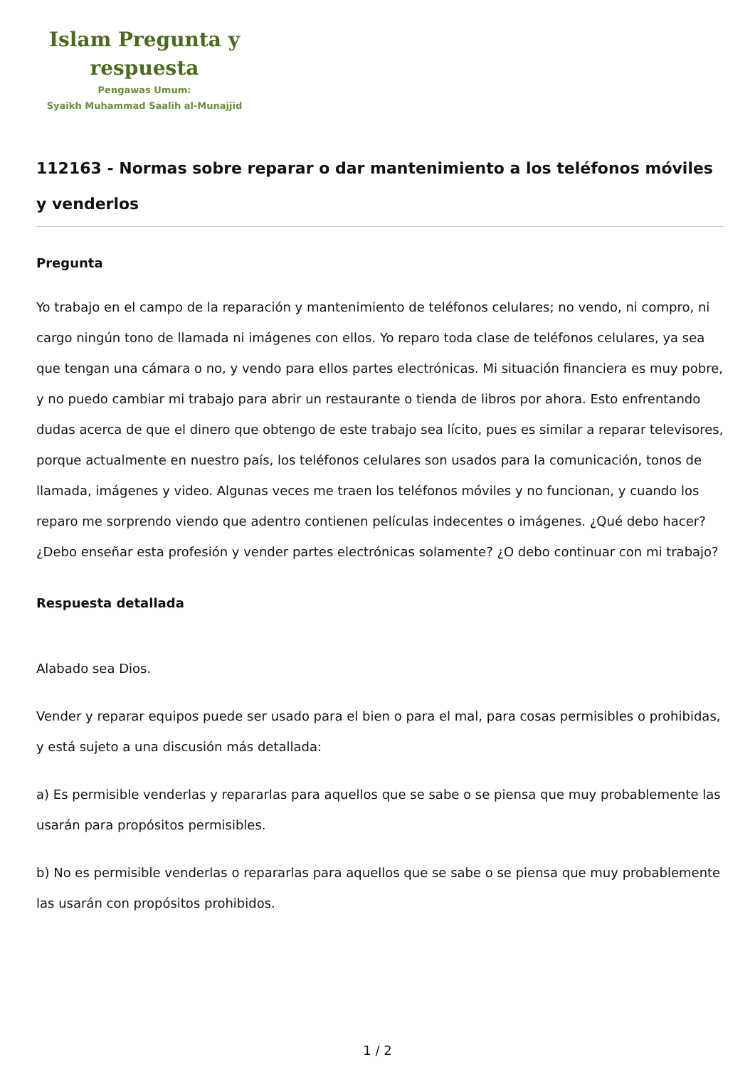Islam Pregunta y respuesta
Pengawas Umum:
Syaikh Muhammad Saalih al-Munajjid
112163 - Normas sobre reparar o dar mantenimiento a los teléfonos móviles y venderlos
Pregunta
Yo trabajo en el campo de la reparación y mantenimiento de teléfonos celulares; no vendo, ni compro, ni cargo ningún tono de llamada ni imágenes con ellos. Yo reparo toda clase de teléfonos celulares, ya sea que tengan una cámara o no, y vendo para ellos partes electrónicas. Mi situación financiera es muy pobre, y no puedo cambiar mi trabajo para abrir un restaurante o tienda de libros por ahora. Esto enfrentando dudas acerca de que el dinero que obtengo de este trabajo sea lícito, pues es similar a reparar televisores, porque actualmente en nuestro país, los teléfonos celulares son usados para la comunicación, tonos de llamada, imágenes y video. Algunas veces me traen los teléfonos móviles y no funcionan, y cuando los reparo me sorprendo viendo que adentro contienen películas indecentes o imágenes. ¿Qué debo hacer? ¿Debo enseñar esta profesión y vender partes electrónicas solamente? ¿O debo continuar con mi trabajo?
Respuesta detallada
Alabado sea Dios.
Vender y reparar equipos puede ser usado para el bien o para el mal, para cosas permisibles o prohibidas, y está sujeto a una discusión más detallada:
a) Es permisible venderlas y repararlas para aquellos que se sabe o se piensa que muy probablemente las usarán para propósitos permisibles.
b) No es permisible venderlas o repararlas para aquellos que se sabe o se piensa que muy probablemente las usarán con propósitos prohibidos.
1 / 2